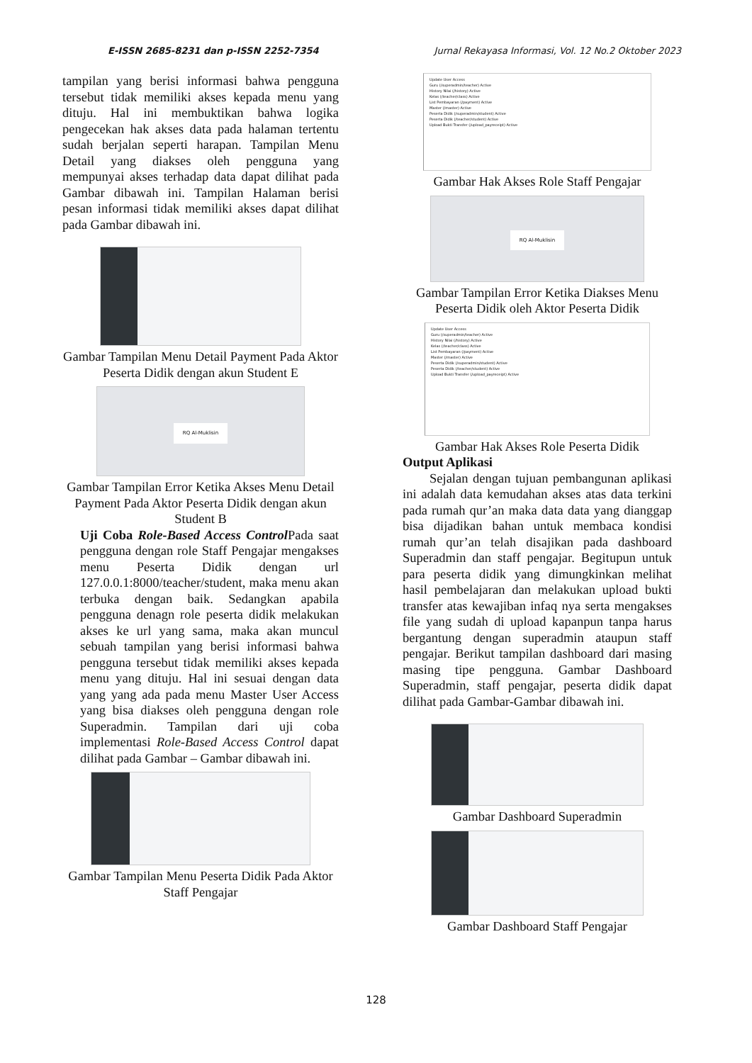E-ISSN 2685-8231 dan p-ISSN 2252-7354 Jurnal Rekayasa Informasi, Vol. 12 No.2 Oktober 2023
tampilan yang berisi informasi bahwa pengguna tersebut tidak memiliki akses kepada menu yang dituju. Hal ini membuktikan bahwa logika pengecekan hak akses data pada halaman tertentu sudah berjalan seperti harapan. Tampilan Menu Detail yang diakses oleh pengguna yang mempunyai akses terhadap data dapat dilihat pada Gambar dibawah ini. Tampilan Halaman berisi pesan informasi tidak memiliki akses dapat dilihat pada Gambar dibawah ini.
Gambar Tampilan Menu Detail Payment Pada Aktor Peserta Didik dengan akun Student E
RQ Al-Muklisin
Gambar Tampilan Error Ketika Akses Menu Detail Payment Pada Aktor Peserta Didik dengan akun Student B
Uji Coba Role-Based Access Control Pada saat pengguna dengan role Staff Pengajar mengakses menu Peserta Didik dengan url 127.0.0.1:8000/teacher/student, maka menu akan terbuka dengan baik. Sedangkan apabila pengguna denagn role peserta didik melakukan akses ke url yang sama, maka akan muncul sebuah tampilan yang berisi informasi bahwa pengguna tersebut tidak memiliki akses kepada menu yang dituju. Hal ini sesuai dengan data yang yang ada pada menu Master User Access yang bisa diakses oleh pengguna dengan role Superadmin. Tampilan dari uji coba implementasi Role-Based Access Control dapat dilihat pada Gambar – Gambar dibawah ini.
Gambar Tampilan Menu Peserta Didik Pada Aktor Staff Pengajar
Update User Access
Guru (/superadmin/teacher) Active
History Nilai (/history) Active
Kelas (/teacher/class) Active
List Pembayaran (/payment) Active
Master (/master) Active
Peserta Didik (/superadmin/student) Active
Peserta Didik (/teacher/student) Active
Upload Bukti Transfer (/upload_payreceipt) Active
Gambar Hak Akses Role Staff Pengajar
RQ Al-Muklisin
Gambar Tampilan Error Ketika Diakses Menu Peserta Didik oleh Aktor Peserta Didik
Update User Access
Guru (/superadmin/teacher) Active
History Nilai (/history) Active
Kelas (/teacher/class) Active
List Pembayaran (/payment) Active
Master (/master) Active
Peserta Didik (/superadmin/student) Active
Peserta Didik (/teacher/student) Active
Upload Bukti Transfer (/upload_payreceipt) Active
Gambar Hak Akses Role Peserta Didik
Output Aplikasi
Sejalan dengan tujuan pembangunan aplikasi ini adalah data kemudahan akses atas data terkini pada rumah qur’an maka data data yang dianggap bisa dijadikan bahan untuk membaca kondisi rumah qur’an telah disajikan pada dashboard Superadmin dan staff pengajar. Begitupun untuk para peserta didik yang dimungkinkan melihat hasil pembelajaran dan melakukan upload bukti transfer atas kewajiban infaq nya serta mengakses file yang sudah di upload kapanpun tanpa harus bergantung dengan superadmin ataupun staff pengajar. Berikut tampilan dashboard dari masing masing tipe pengguna. Gambar Dashboard Superadmin, staff pengajar, peserta didik dapat dilihat pada Gambar-Gambar dibawah ini.
Gambar Dashboard Superadmin
Gambar Dashboard Staff Pengajar
128